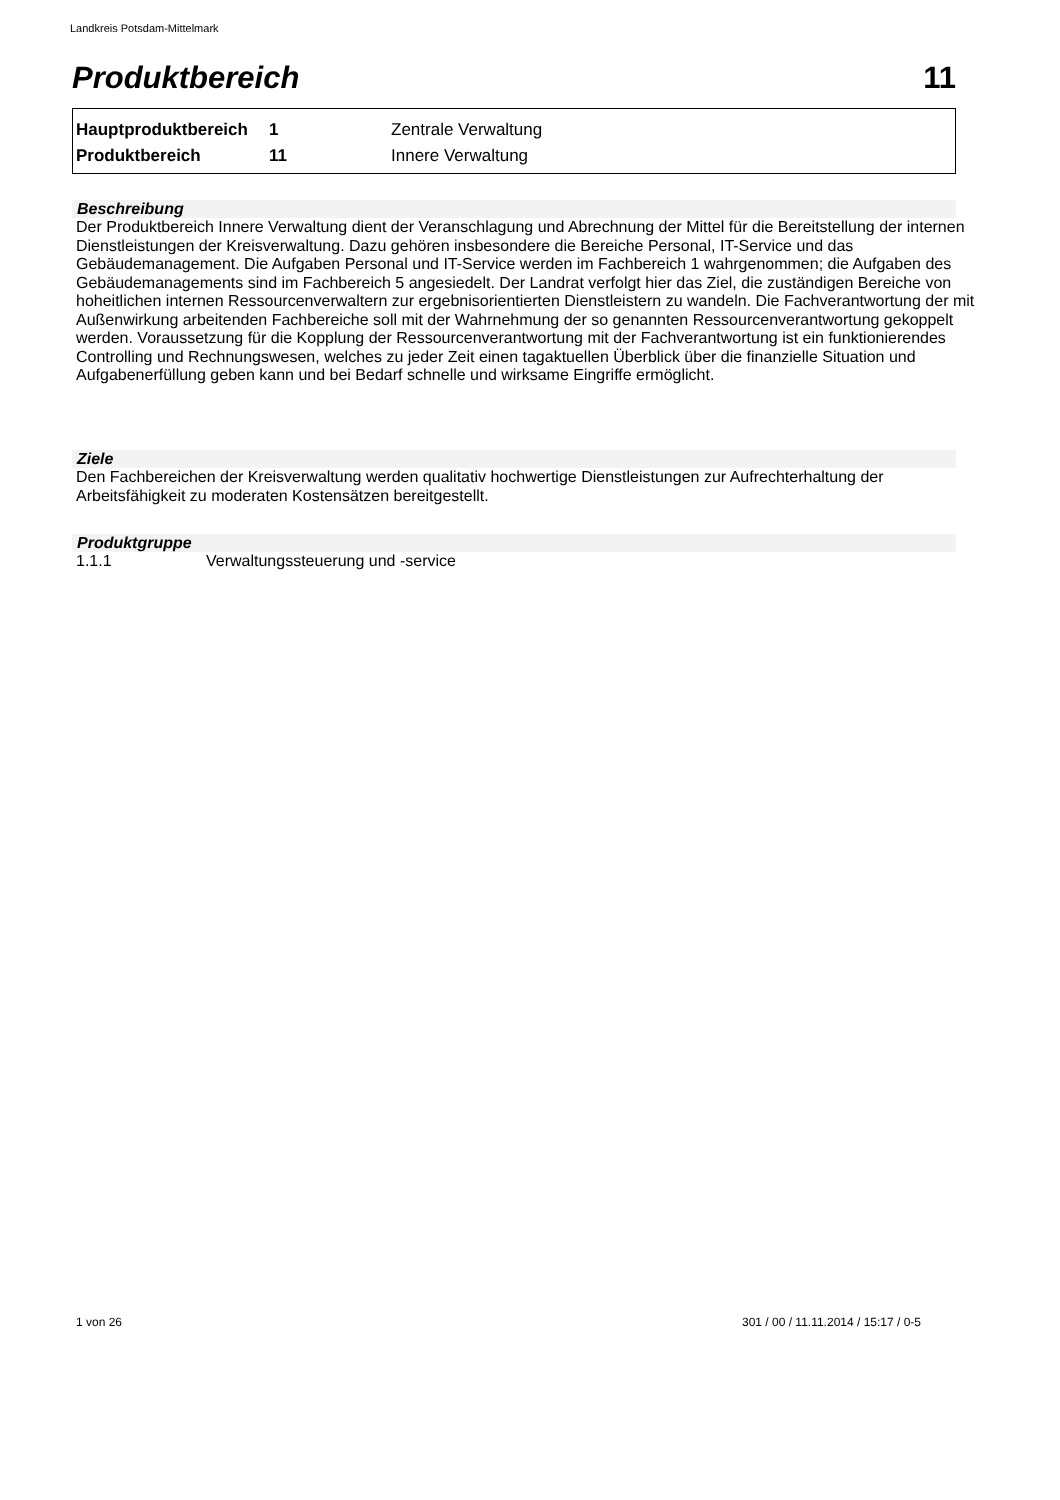Landkreis Potsdam-Mittelmark
Produktbereich 11
| Hauptproduktbereich | 1 | Zentrale Verwaltung |
| Produktbereich | 11 | Innere Verwaltung |
Beschreibung
Der Produktbereich Innere Verwaltung dient der Veranschlagung und Abrechnung der Mittel für die Bereitstellung der internen Dienstleistungen der Kreisverwaltung. Dazu gehören insbesondere die Bereiche Personal, IT-Service und das Gebäudemanagement. Die Aufgaben Personal und IT-Service werden im Fachbereich 1 wahrgenommen; die Aufgaben des Gebäudemanagements sind im Fachbereich 5 angesiedelt. Der Landrat verfolgt hier das Ziel, die zuständigen Bereiche von hoheitlichen internen Ressourcenverwaltern zur ergebnisorientierten Dienstleistern zu wandeln. Die Fachverantwortung der mit Außenwirkung arbeitenden Fachbereiche soll mit der Wahrnehmung der so genannten Ressourcenverantwortung gekoppelt werden. Voraussetzung für die Kopplung der Ressourcenverantwortung mit der Fachverantwortung ist ein funktionierendes Controlling und Rechnungswesen, welches zu jeder Zeit einen tagaktuellen Überblick über die finanzielle Situation und Aufgabenerfüllung geben kann und bei Bedarf schnelle und wirksame Eingriffe ermöglicht.
Ziele
Den Fachbereichen der Kreisverwaltung werden qualitativ hochwertige Dienstleistungen zur Aufrechterhaltung der Arbeitsfähigkeit zu moderaten Kostensätzen bereitgestellt.
Produktgruppe
1.1.1 Verwaltungssteuerung und -service
1 von 26
301 / 00 / 11.11.2014 / 15:17 / 0-5